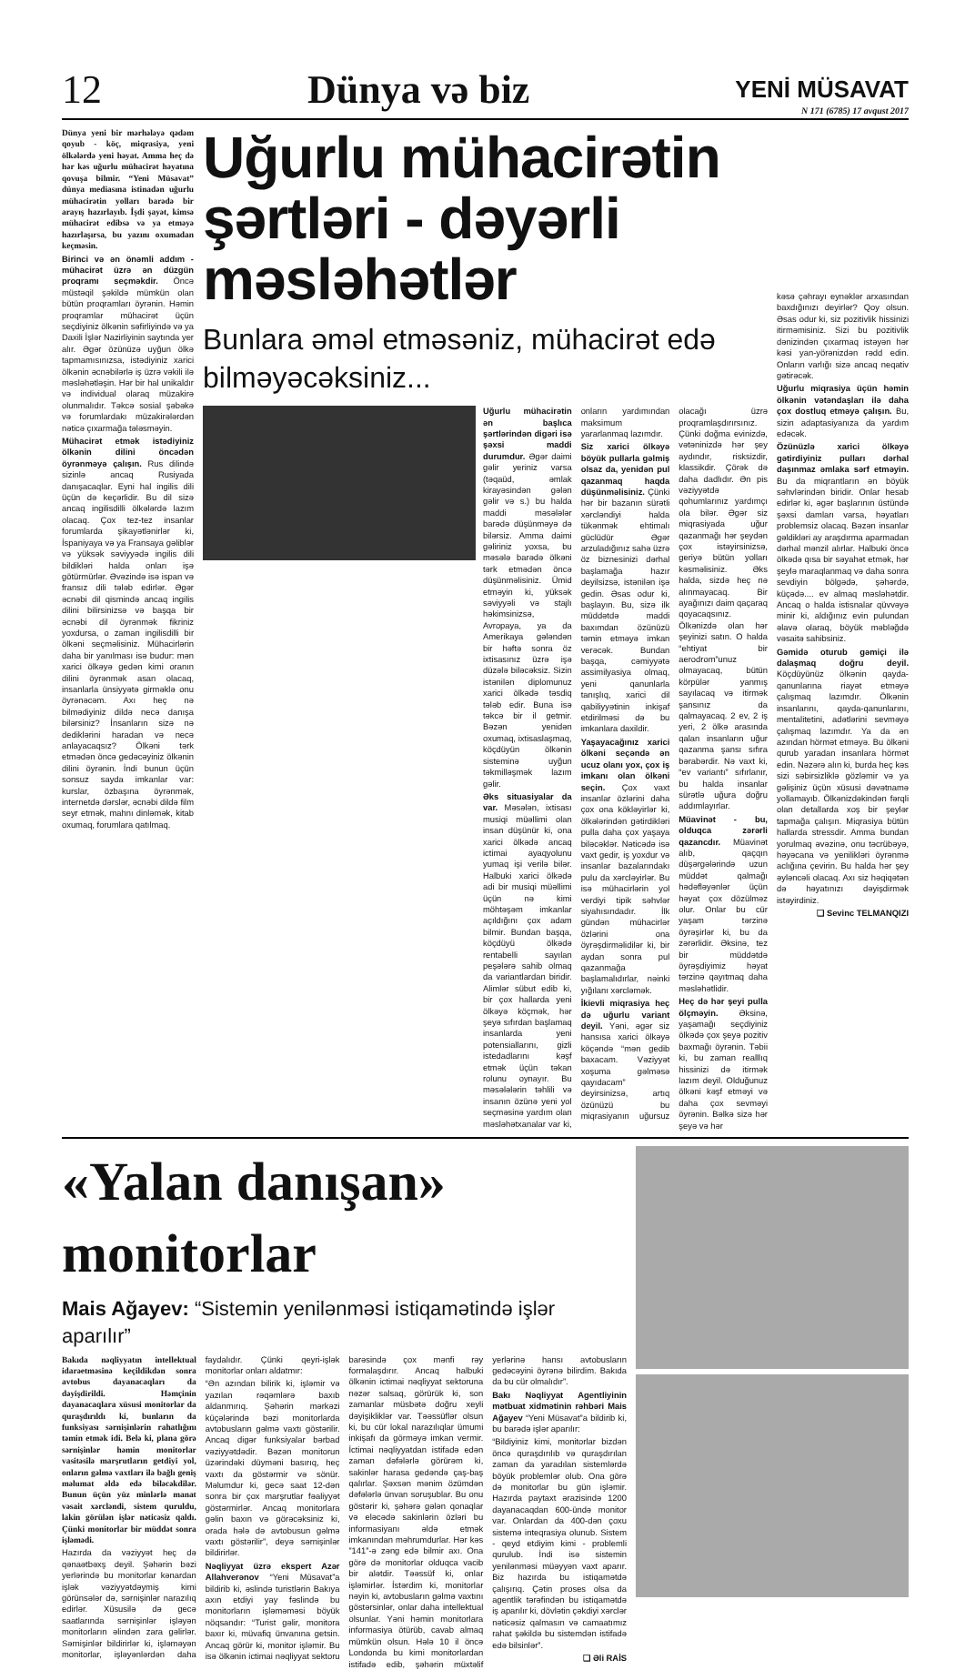12 Dünya və biz
YENİ MÜSAVAT
N 171 (6785) 17 avqust 2017
Dünya yeni bir mərhələyə qədəm qoyub - köç, miqrasiya, yeni ölkələrdə yeni həyat. Amma heç də hər kəs uğurlu mühacirət həyatına qovuşa bilmir. “Yeni Müsavat” dünya mediasına istinadən uğurlu mühacirətin yolları barədə bir arayış hazırlayıb. İşdi şayət, kimsə mühacirət edibsə və ya etməyə hazırlaşırsa, bu yazını oxumadan keçməsin.
Birinci və ən önəmli addım - mühacirət üzrə ən düzgün proqramı seçməkdir. Öncə müstəqil şəkildə mümkün olan bütün proqramları öyrənin. Həmin proqramlar mühacirət üçün seçdiyiniz ölkənin səfirliyində və ya Daxili İşlər Nazirliyinin saytında yer alır. Əgər özünüzə uyğun ölkə tapmamısınızsa, istədiyiniz xarici ölkənin əcnəbilərlə iş üzrə vəkili ilə məsləhətləşin. Hər bir hal unikaldır və individual olaraq müzakirə olunmalıdır. Təkcə sosial şəbəkə və forumlardakı müzakirələrdən nəticə çıxarmağa tələsməyin.
Mühacirət etmək istədiyiniz ölkənin dilini öncədən öyrənməyə çalışın. Rus dilində sizinlə ancaq Rusiyada danışacaqlar. Eyni hal ingilis dili üçün də keçərlidir. Bu dil sizə ancaq ingilisdilli ölkələrdə lazım olacaq. Çox tez-tez insanlar forumlarda şikayətlənirlər ki, İspaniyaya və ya Fransaya gəliblər və yüksək səviyyədə ingilis dili bildikləri halda onları işə götürmürlər. Əvəzində isə ispan və fransız dili tələb edirlər. Əgər əcnəbi dil qismində ancaq ingilis dilini bilirsinizsə və başqa bir əcnəbi dil öyrənmək fikriniz yoxdursa, o zaman ingilisdilli bir ölkəni seçməlisiniz. Mühacirlərin daha bir yanılması isə budur: mən xarici ölkəyə gedən kimi oranın dilini öyrənmək asan olacaq, insanlarla ünsiyyətə girməklə onu öyrənəcəm. Axı heç nə bilmədiyiniz dildə necə danışa bilərsiniz? İnsanların sizə nə dediklərini haradan və necə anlayacaqsız? Ölkəni tərk etmədən öncə gedəcəyiniz ölkənin dilini öyrənin. İndi bunun üçün sonsuz sayda imkanlar var: kurslar, özbaşına öyrənmək, internetdə dərslər, əcnəbi dildə film seyr etmək, mahnı dinləmək, kitab oxumaq, forumlara qatılmaq.
Uğurlu mühacirətin şərtləri - dəyərli məsləhətlər
Bunlara əməl etməsəniz, mühacirət edə bilməyəcəksiniz...
Uğurlu mühacirətin ən başlıca şərtlərindən digəri isə şəxsi maddi durumdur. Əgər daimi gəlir yeriniz varsa (təqaüd, əmlak kirayəsindən gələn gəlir və s.) bu halda maddi məsələlər barədə düşünməyə də bilərsiz. Amma daimi gəliriniz yoxsa, bu məsələ barədə ölkəni tərk etmədən öncə düşünməlisiniz. Ümid etməyin ki, yüksək səviyyəli və stajlı həkimsinizsə, Avropaya, ya da Amerikaya gələndən bir həftə sonra öz ixtisasınız üzrə işə düzələ biləcəksiz. Sizin istənilən diplomunuz xarici ölkədə təsdiq tələb edir. Buna isə təkcə bir il getmir. Bəzən yenidən oxumaq, ixtisaslaşmaq, köçdüyün ölkənin sisteminə uyğun təkmilləşmək lazım gəlir.
Əks situasiyalar da var. Məsələn, ixtisası musiqi müəllimi olan insan düşünür ki, ona xarici ölkədə ancaq ictimai ayaqyolunu yumaq işi verilə bilər. Halbuki xarici ölkədə adi bir musiqi müəllimi üçün nə kimi möhtəşəm imkanlar açıldığını çox adam bilmir. Bundan başqa, köçdüyü ölkədə rentabelli sayılan peşələrə sahib olmaq da variantlardan biridir. Alimlər sübut edib ki, bir çox hallarda yeni ölkəyə köçmək, hər şeyə sıfırdan başlamaq insanlarda yeni potensiallarını, gizli istedadlarını kəşf etmək üçün təkan rolunu oynayır. Bu məsələlərin təhlili və insanın özünə yeni yol seçməsinə yardım olan məsləhətxanalar var ki, onların yardımından maksimum yararlanmaq lazımdır.
Siz xarici ölkəyə böyük pullarla gəlmiş olsaz da, yenidən pul qazanmaq haqda düşünməlisiniz. Çünki hər bir bazanın sürətli xərcləndiyi halda tükənmək ehtimalı güclüdür Əgər arzuladığınız sahə üzrə öz biznesinizi dərhal başlamağa hazır deyilsizsə, istənilən işə gedin. Əsas odur ki, başlayın. Bu, sizə ilk müddətdə maddi baxımdan özünüzü təmin etməyə imkan verəcək. Bundan başqa, cəmiyyətə assimilyasiya olmaq, yeni qanunlarla tanışlıq, xarici dil qabiliyyətinin inkişaf etdirilməsi də bu imkanlara daxildir.
Yaşayacağınız xarici ölkəni seçəndə ən ucuz olanı yox, çox iş imkanı olan ölkəni seçin. Çox vaxt insanlar özlərini daha çox ona kökləyirlər ki, ölkələrindən gətirdikləri pulla daha çox yaşaya biləcəklər. Nəticədə isə vaxt gedir, iş yoxdur və insanlar bazalarındakı pulu da xərcləyirlər. Bu isə mühacirlərin yol verdiyi tipik səhvlər siyahısındadır. İlk gündən mühacirlər özlərini ona öyrəşdirməlidilər ki, bir aydan sonra pul qazanmağa başlamalıdırlar, nəinki yığılanı xərcləmək.
İkievli miqrasiya heç də uğurlu variant deyil. Yəni, əgər siz hansısa xarici ölkəyə köçəndə “mən gedib baxacam. Vəziyyət xoşuma gəlməsə qayıdacam” deyirsinizsə, artıq özünüzü bu miqrasiyanın uğursuz olacağı üzrə proqramlaşdırırsınız. Çünki doğma evinizdə, vətəninizdə hər şey aydındır, risksizdir, klassikdir. Çörək də daha dadlıdır. Ən pis vəziyyətdə qohumlarınız yardımçı ola bilər. Əgər siz miqrasiyada uğur qazanmağı hər şeydən çox istəyirsinizsə, geriyə bütün yolları kəsməlisiniz. Əks halda, sizdə heç nə alınmayacaq. Bir ayağınızı daim qaçaraq qoyacaqsınız. Ölkənizdə olan hər şeyinizi satın. O halda “ehtiyat bir aerodrom”unuz olmayacaq, bütün körpülər yanmış sayılacaq və itirmək şansınız da qalmayacaq. 2 ev, 2 iş yeri, 2 ölkə arasında qalan insanların uğur qazanma şansı sıfıra bərabərdir. Nə vaxt ki, “ev variantı” sıfırlanır, bu halda insanlar sürətlə uğura doğru addımlayırlar.
Müavinət - bu, olduqca zərərli qazancdır. Müavinət alıb, qaçqın düşərgələrində uzun müddət qalmağı hədəfləyənlər üçün həyat çox dözülməz olur. Onlar bu cür yaşam tərzinə öyrəşirlər ki, bu da zərərlidir. Əksinə, tez bir müddətdə öyrəşdiyimiz həyat tərzinə qayıtmaq daha məsləhətlidir.
Heç də hər şeyi pulla ölçməyin. Əksinə, yaşamağı seçdiyiniz ölkədə çox şeyə pozitiv baxmağı öyrənin. Təbii ki, bu zaman realllıq hissinizi də itirmək lazım deyil. Olduğunuz ölkəni kəşf etməyi və daha çox sevməyi öyrənin. Bəlkə sizə hər şeyə və hər
kəsə çəhrayı eynəklər arxasından baxdığınızı deyirlər? Qoy olsun. Əsas odur ki, siz pozitivlik hissinizi itirməmisiniz. Sizi bu pozitivlik dənizindən çıxarmaq istəyən hər kəsi yan-yörənizdən rədd edin. Onların varlığı sizə ancaq neqativ gətirəcək.
Uğurlu miqrasiya üçün həmin ölkənin vətəndaşları ilə daha çox dostluq etməyə çalışın. Bu, sizin adaptasiyanıza da yardım edəcək.
Özünüzlə xarici ölkəyə gətirdiyiniz pulları dərhal daşınmaz əmlaka sərf etməyin. Bu da miqrantların ən böyük səhvlərindən biridir. Onlar hesab edirlər ki, əgər başlarının üstündə şəxsi damları varsa, həyatları problemsiz olacaq. Bəzən insanlar gəldikləri ay araşdırma aparmadan dərhal mənzil alırlar. Halbuki öncə ölkədə qısa bir səyahət etmək, hər şeylə maraqlanmaq və daha sonra sevdiyin bölgədə, şəhərdə, küçədə.... ev almaq məsləhətdir. Ancaq o halda istisnalar qüvvəyə minir ki, aldığınız evin pulundan əlavə olaraq, böyük məbləğdə vəsaitə sahibsiniz.
Gəmidə oturub gəmiçi ilə dalaşmaq doğru deyil. Köçdüyünüz ölkənin qayda-qanunlarına riayət etməyə çalışmaq lazımdır. Ölkənin insanlarını, qayda-qanunlarını, mentalitetini, adətlərini sevməyə çalışmaq lazımdır. Ya da ən azından hörmət etməyə. Bu ölkəni qurub yaradan insanlara hörmət edin. Nəzərə alın ki, burda heç kəs sizi səbirsizliklə gözləmir və ya gəlişiniz üçün xüsusi dəvətnamə yollamayıb. Ölkənizdəkindən fərqli olan detallarda xoş bir şeylər tapmağa çalışın. Miqrasiya bütün hallarda stressdir. Amma bundan yorulmaq əvəzinə, onu təcrübəyə, həyəcana və yenilikləri öyrənmə aclığına çevirin. Bu halda hər şey əyləncəli olacaq. Axı siz həqiqətən də həyatınızı dəyişdirmək istəyirdiniz.
❑ Sevinc TELMANQIZI
«Yalan danışan» monitorlar
Mais Ağayev: “Sistemin yenilənməsi istiqamətində işlər aparılır”
Bakıda nəqliyyatın intellektual idarəetməsinə keçildikdən sonra avtobus dayanacaqları da dəyişdirildi. Həmçinin dayanacaqlara xüsusi monitorlar da quraşdırıldı ki, bunların da funksiyası sərnişinlərin rahatlığını təmin etmək idi. Belə ki, plana görə sərnişinlər həmin monitorlar vasitəsilə marşrutların getdiyi yol, onların gəlmə vaxtları ilə bağlı geniş məlumat əldə edə biləcəkdilər. Bunun üçün yüz minlərlə manat vəsait xərcləndi, sistem quruldu, lakin görülən işlər nəticəsiz qaldı. Çünki monitorlar bir müddət sonra işləmədi.
Hazırda da vəziyyət heç də qənaətbəxş deyil. Şəhərin bəzi yerlərində bu monitorlar kənardan işlək vəziyyətdəymiş kimi görünsələr də, sərnişinlər narazılıq edirlər. Xüsusilə də gecə saatlarında sərnişinlər işləyən monitorların əlindən zara gəlirlər. Sərnişinlər bildirirlər ki, işləməyən monitorlar, işləyənlərdən daha faydalıdır. Çünki qeyri-işlək monitorlar onları aldatmır:
“Ən azından bilirik ki, işləmir və yazılan rəqəmlərə baxıb aldanmırıq. Şəhərin mərkəzi küçələrində bəzi monitorlarda avtobusların gəlmə vaxtı göstərilir. Ancaq digər funksiyalar bərbad vəziyyətdədir. Bəzən monitorun üzərindəki düyməni basırıq, heç vaxtı da göstərmir və sönür. Məlumdur ki, gecə saat 12-dən sonra bir çox marşrutlar fəaliyyət göstərmirlər. Ancaq monitorlara gəlin baxın və görəcəksiniz ki, orada hələ də avtobusun gəlmə vaxtı göstərilir”, deyə sərnişinlər bildirirlər.
Nəqliyyat üzrə ekspert Azər Allahverənov “Yeni Müsavat”a bildirib ki, əslində turistlərin Bakıya axın etdiyi yay fəslində bu monitorların işləməməsi böyük nöqsandır: “Turist gəlir, monitora baxır ki, müvafiq ünvanına getsin. Ancaq görür ki, monitor işləmir. Bu isə ölkənin ictimai nəqliyyat sektoru barəsində çox mənfi rəy formalaşdırır. Ancaq halbuki ölkənin ictimai nəqliyyat sektoruna nəzər salsaq, görürük ki, son zamanlar müsbətə doğru xeyli dəyişikliklər var. Təəssüflər olsun ki, bu cür lokal narazılıqlar ümumi inkişafı da görməyə imkan vermir. İctimai nəqliyyatdan istifadə edən zaman dəfələrlə görürəm ki, sakinlər harasa gedəndə çaş-baş qalırlar. Şəxsən mənim özümdən dəfələrlə ünvan soruşublar. Bu onu göstərir ki, şəhərə gələn qonaqlar və eləcədə sakinlərin özləri bu informasiyanı əldə etmək imkanından məhrumdurlar. Hər kəs ”141”-ə zəng edə bilmir axı. Ona görə də monitorlar olduqca vacib bir alətdir. Təəssüf ki, onlar işləmirlər. İstərdim ki, monitorlar nəyin ki, avtobusların gəlmə vaxtını göstərsinlər, onlar daha intellektual olsunlar. Yəni həmin monitorlara informasiya ötürüb, cavab almaq mümkün olsun. Hələ 10 il öncə Londonda bu kimi monitorlardan istifadə edib, şəhərin müxtəlif yerlərinə hansı avtobusların gedəcəyini öyrənə bilirdim. Bakıda da bu cür olmalıdır”.
Bakı Nəqliyyat Agentliyinin mətbuat xidmətinin rəhbəri Mais Ağayev “Yeni Müsavat”a bildirib ki, bu barədə işlər aparılır:
“Bildiyiniz kimi, monitorlar bizdən öncə quraşdırılıb və quraşdırılan zaman da yaradılan sistemlərdə böyük problemlər olub. Ona görə də monitorlar bu gün işləmir. Hazırda paytaxt ərazisində 1200 dayanacaqdan 600-ündə monitor var. Onlardan da 400-dən çoxu sistemə inteqrasiya olunub. Sistem - qeyd etdiyim kimi - problemli qurulub. İndi isə sistemin yenilənməsi müəyyən vaxt aparır. Biz hazırda bu istiqamətdə çalışırıq. Çətin proses olsa da agentlik tərəfindən bu istiqamətdə iş aparılır ki, dövlətin çəkdiyi xərclər nəticəsiz qalmasın və camaatımız rahat şəkildə bu sistemdən istifadə edə bilsinlər”.
❑ Əli RAİS